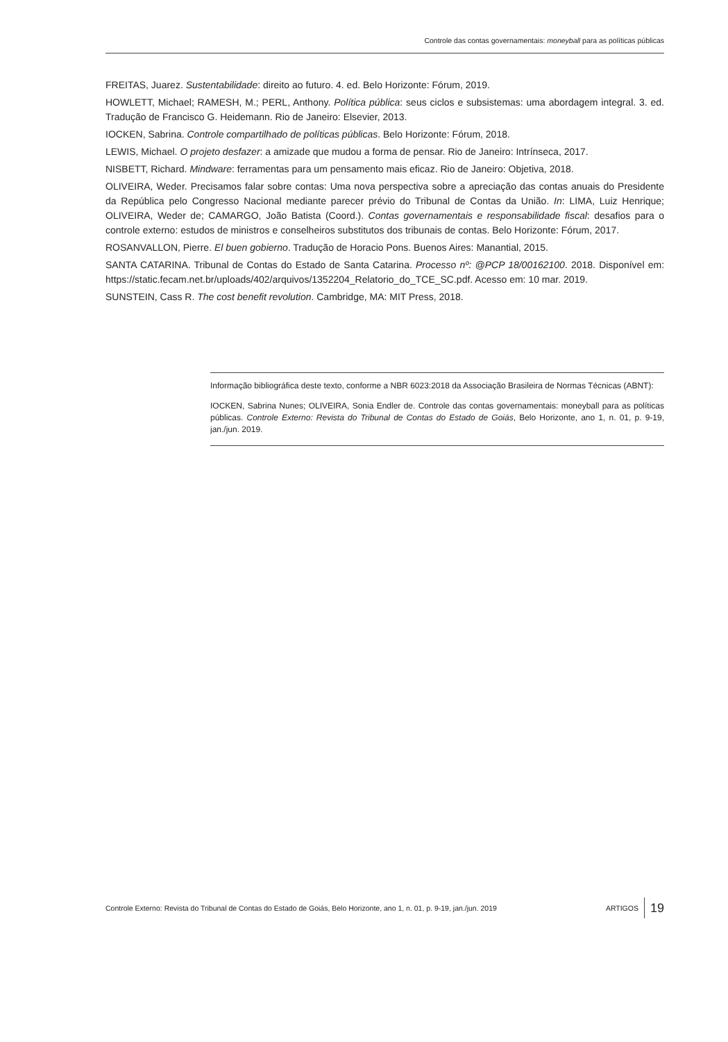Controle das contas governamentais: moneyball para as políticas públicas
FREITAS, Juarez. Sustentabilidade: direito ao futuro. 4. ed. Belo Horizonte: Fórum, 2019.
HOWLETT, Michael; RAMESH, M.; PERL, Anthony. Política pública: seus ciclos e subsistemas: uma abordagem integral. 3. ed. Tradução de Francisco G. Heidemann. Rio de Janeiro: Elsevier, 2013.
IOCKEN, Sabrina. Controle compartilhado de políticas públicas. Belo Horizonte: Fórum, 2018.
LEWIS, Michael. O projeto desfazer: a amizade que mudou a forma de pensar. Rio de Janeiro: Intrínseca, 2017.
NISBETT, Richard. Mindware: ferramentas para um pensamento mais eficaz. Rio de Janeiro: Objetiva, 2018.
OLIVEIRA, Weder. Precisamos falar sobre contas: Uma nova perspectiva sobre a apreciação das contas anuais do Presidente da República pelo Congresso Nacional mediante parecer prévio do Tribunal de Contas da União. In: LIMA, Luiz Henrique; OLIVEIRA, Weder de; CAMARGO, João Batista (Coord.). Contas governamentais e responsabilidade fiscal: desafios para o controle externo: estudos de ministros e conselheiros substitutos dos tribunais de contas. Belo Horizonte: Fórum, 2017.
ROSANVALLON, Pierre. El buen gobierno. Tradução de Horacio Pons. Buenos Aires: Manantial, 2015.
SANTA CATARINA. Tribunal de Contas do Estado de Santa Catarina. Processo nº: @PCP 18/00162100. 2018. Disponível em: https://static.fecam.net.br/uploads/402/arquivos/1352204_Relatorio_do_TCE_SC.pdf. Acesso em: 10 mar. 2019.
SUNSTEIN, Cass R. The cost benefit revolution. Cambridge, MA: MIT Press, 2018.
Informação bibliográfica deste texto, conforme a NBR 6023:2018 da Associação Brasileira de Normas Técnicas (ABNT):
IOCKEN, Sabrina Nunes; OLIVEIRA, Sonia Endler de. Controle das contas governamentais: moneyball para as políticas públicas. Controle Externo: Revista do Tribunal de Contas do Estado de Goiás, Belo Horizonte, ano 1, n. 01, p. 9-19, jan./jun. 2019.
Controle Externo: Revista do Tribunal de Contas do Estado de Goiás, Belo Horizonte, ano 1, n. 01, p. 9-19, jan./jun. 2019 ARTIGOS 19